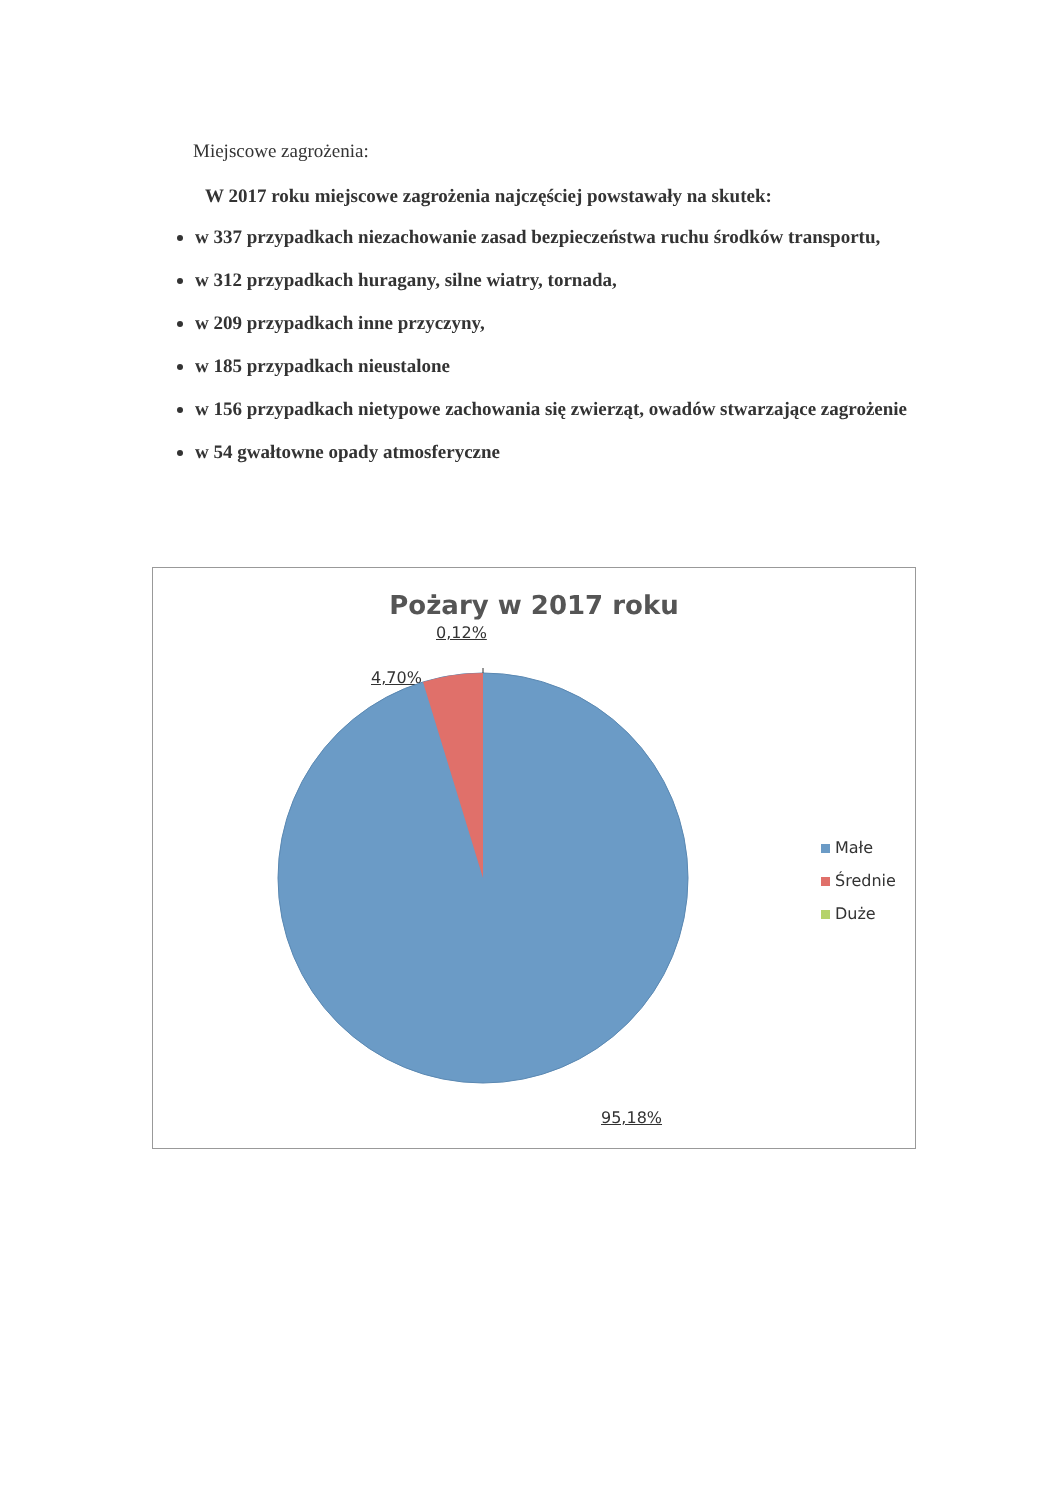Miejscowe zagrożenia:
W 2017 roku miejscowe zagrożenia najczęściej powstawały na skutek:
w 337 przypadkach niezachowanie zasad bezpieczeństwa ruchu środków transportu,
w 312 przypadkach huragany, silne wiatry, tornada,
w 209 przypadkach inne przyczyny,
w 185 przypadkach nieustalone
w 156 przypadkach nietypowe zachowania się zwierząt, owadów stwarzające zagrożenie
w 54 gwałtowne opady atmosferyczne
Pożary w 2017 roku
0,12%
4,70%
95,18%
Małe
Średnie
Duże